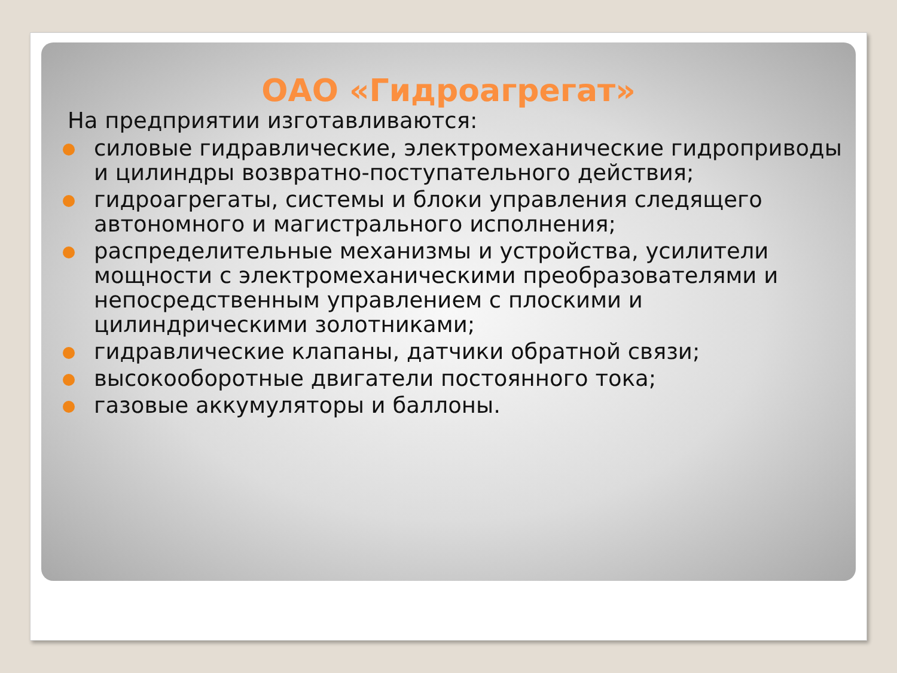ОАО «Гидроагрегат»
На предприятии изготавливаются:
силовые гидравлические, электромеханические гидроприводы и цилиндры возвратно-поступательного действия;
гидроагрегаты, системы и блоки управления следящего автономного и магистрального исполнения;
распределительные механизмы и устройства, усилители мощности с электромеханическими преобразователями и непосредственным управлением с плоскими и цилиндрическими золотниками;
гидравлические клапаны, датчики обратной связи;
высокооборотные двигатели постоянного тока;
газовые аккумуляторы и баллоны.